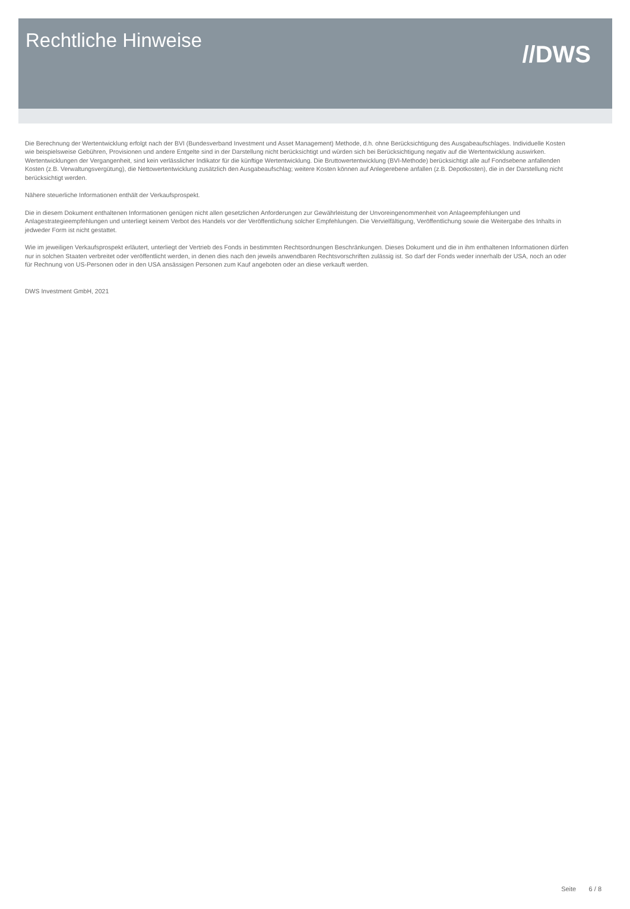Rechtliche Hinweise
//DWS
Die Berechnung der Wertentwicklung erfolgt nach der BVI (Bundesverband Investment und Asset Management) Methode, d.h. ohne Berücksichtigung des Ausgabeaufschlages. Individuelle Kosten wie beispielsweise Gebühren, Provisionen und andere Entgelte sind in der Darstellung nicht berücksichtigt und würden sich bei Berücksichtigung negativ auf die Wertentwicklung auswirken. Wertentwicklungen der Vergangenheit, sind kein verlässlicher Indikator für die künftige Wertentwicklung. Die Bruttowertentwicklung (BVI-Methode) berücksichtigt alle auf Fondsebene anfallenden Kosten (z.B. Verwaltungsvergütung), die Nettowertentwicklung zusätzlich den Ausgabeaufschlag; weitere Kosten können auf Anlegerebene anfallen (z.B. Depotkosten), die in der Darstellung nicht berücksichtigt werden.
Nähere steuerliche Informationen enthält der Verkaufsprospekt.
Die in diesem Dokument enthaltenen Informationen genügen nicht allen gesetzlichen Anforderungen zur Gewährleistung der Unvoreingenommenheit von Anlageempfehlungen und Anlagestrategieempfehlungen und unterliegt keinem Verbot des Handels vor der Veröffentlichung solcher Empfehlungen. Die Vervielfältigung, Veröffentlichung sowie die Weitergabe des Inhalts in jedweder Form ist nicht gestattet.
Wie im jeweiligen Verkaufsprospekt erläutert, unterliegt der Vertrieb des Fonds in bestimmten Rechtsordnungen Beschränkungen. Dieses Dokument und die in ihm enthaltenen Informationen dürfen nur in solchen Staaten verbreitet oder veröffentlicht werden, in denen dies nach den jeweils anwendbaren Rechtsvorschriften zulässig ist. So darf der Fonds weder innerhalb der USA, noch an oder für Rechnung von US-Personen oder in den USA ansässigen Personen zum Kauf angeboten oder an diese verkauft werden.
DWS Investment GmbH, 2021
Seite 6 / 8